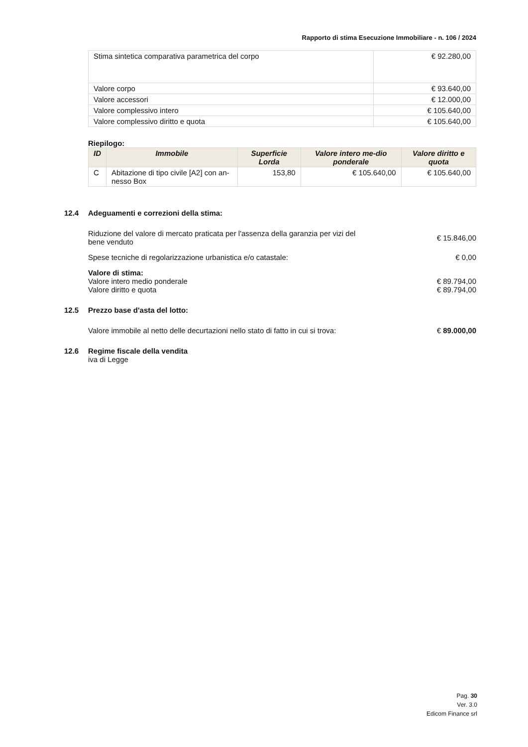Rapporto di stima Esecuzione Immobiliare - n. 106 / 2024
| Stima sintetica comparativa parametrica del corpo | € 92.280,00 |
| Valore corpo | € 93.640,00 |
| Valore accessori | € 12.000,00 |
| Valore complessivo intero | € 105.640,00 |
| Valore complessivo diritto e quota | € 105.640,00 |
Riepilogo:
| ID | Immobile | Superficie Lorda | Valore intero me-dio ponderale | Valore diritto e quota |
| --- | --- | --- | --- | --- |
| C | Abitazione di tipo civile [A2] con an-nesso Box | 153,80 | € 105.640,00 | € 105.640,00 |
12.4 Adeguamenti e correzioni della stima:
Riduzione del valore di mercato praticata per l'assenza della garanzia per vizi del bene venduto
€ 15.846,00
Spese tecniche di regolarizzazione urbanistica e/o catastale:
€ 0,00
Valore di stima:
Valore intero medio ponderale € 89.794,00
Valore diritto e quota € 89.794,00
12.5 Prezzo base d'asta del lotto:
Valore immobile al netto delle decurtazioni nello stato di fatto in cui si trova:
€ 89.000,00
12.6 Regime fiscale della vendita
iva di Legge
Pag. 30
Ver. 3.0
Edicom Finance srl